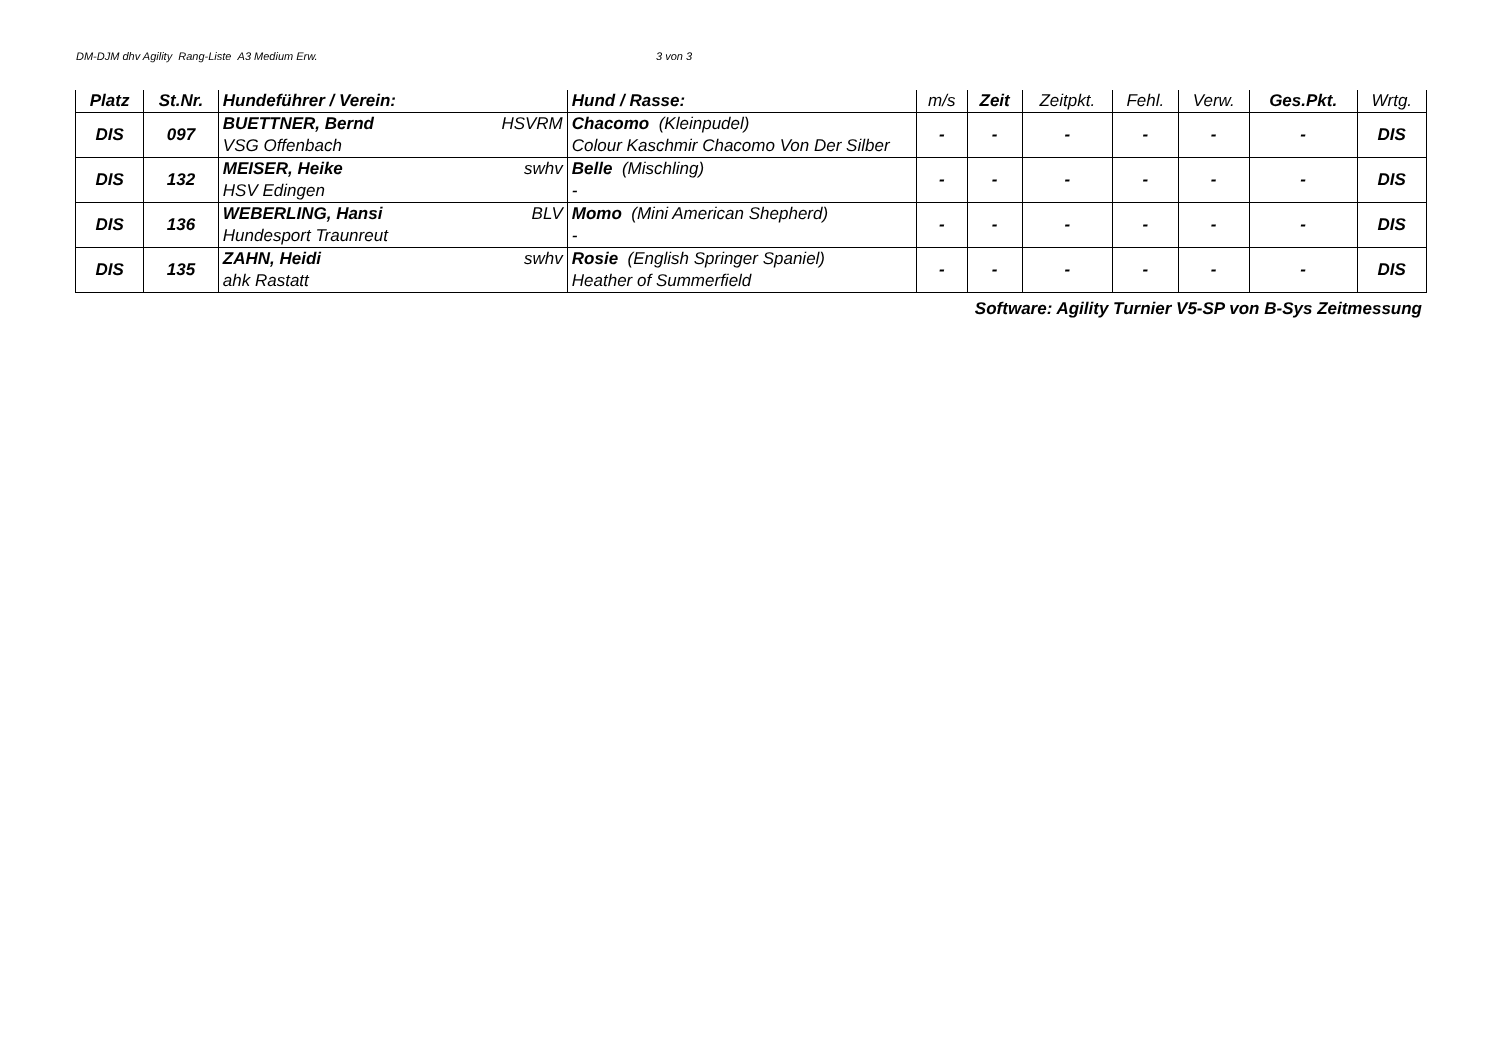DM-DJM dhv Agility Rang-Liste A3 Medium Erw. 3 von 3
| Platz | St.Nr. | Hundeführer / Verein: | Hund / Rasse: | m/s | Zeit | Zeitpkt. | Fehl. | Verw. | Ges.Pkt. | Wrtg. |
| --- | --- | --- | --- | --- | --- | --- | --- | --- | --- | --- |
| DIS | 097 | BUETTNER, Bernd HSVRM VSG Offenbach | Chacomo (Kleinpudel) Colour Kaschmir Chacomo Von Der Silber | - | - | - | - | - | - | DIS |
| DIS | 132 | MEISER, Heike swhv HSV Edingen | Belle (Mischling) - | - | - | - | - | - | - | DIS |
| DIS | 136 | WEBERLING, Hansi BLV Hundesport Traunreut | Momo (Mini American Shepherd) - | - | - | - | - | - | - | DIS |
| DIS | 135 | ZAHN, Heidi swhv ahk Rastatt | Rosie (English Springer Spaniel) Heather of Summerfield | - | - | - | - | - | - | DIS |
Software: Agility Turnier V5-SP von B-Sys Zeitmessung